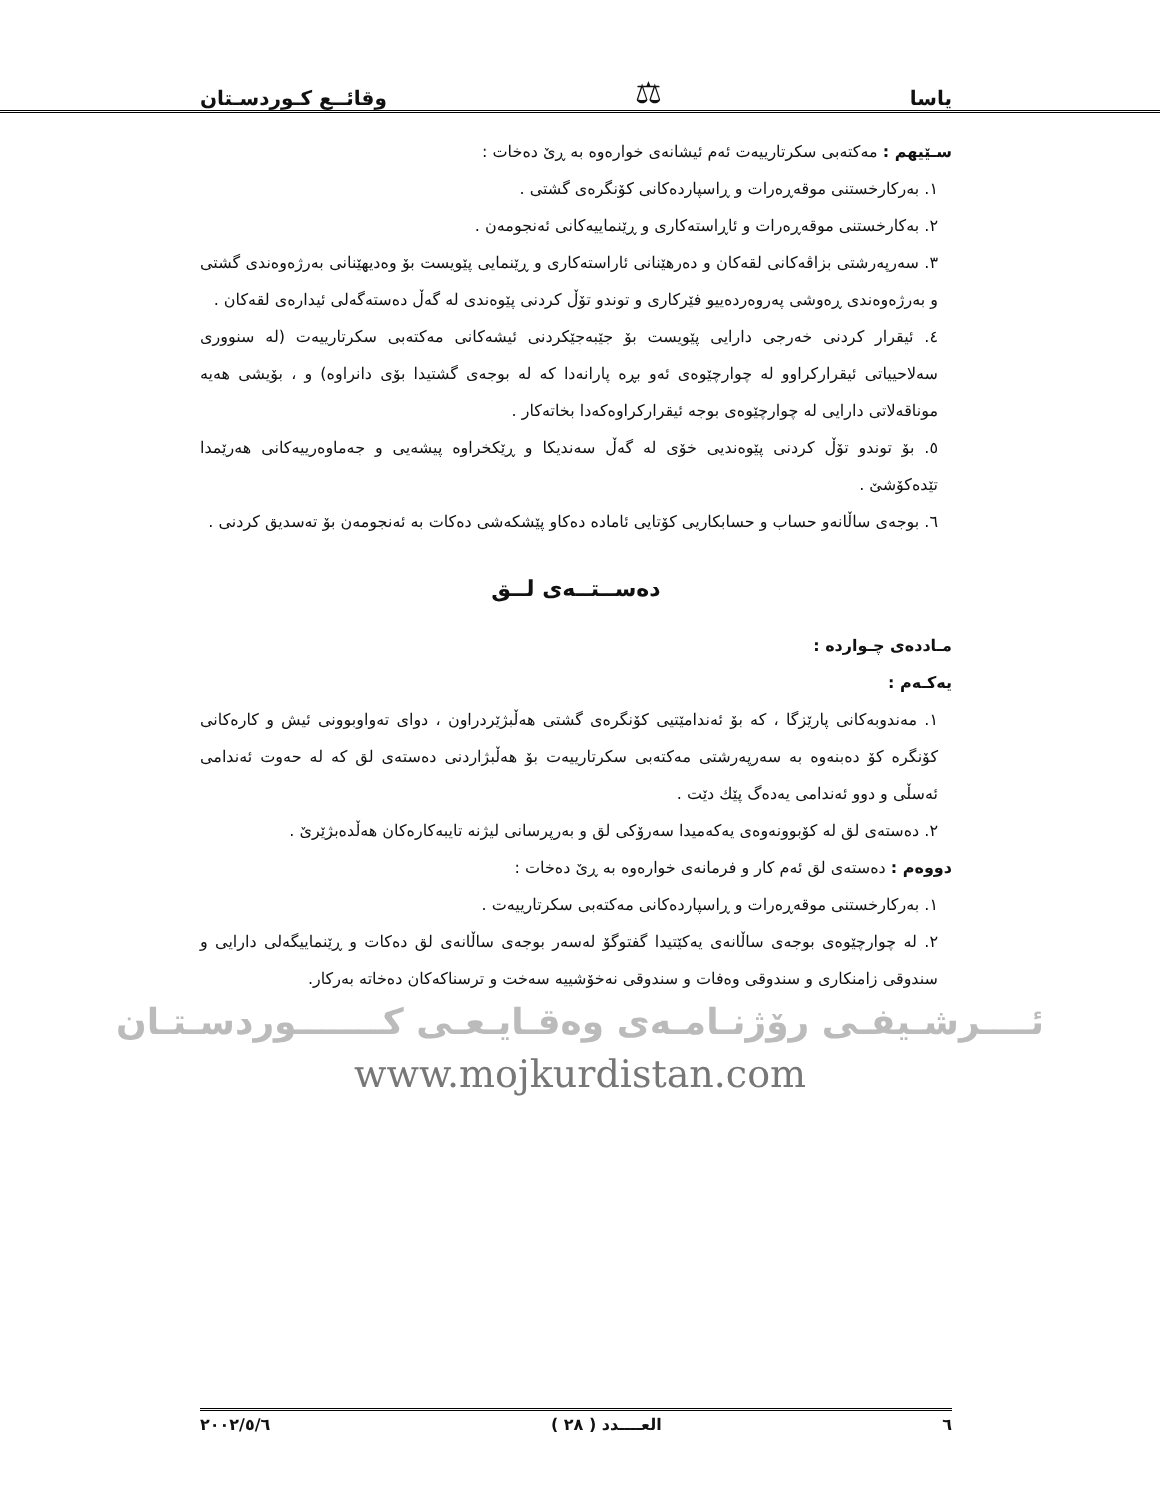یاسا ⚖ وقائــع كـوردسـتان
سـێیهم : مەکتەبی سکرتارییەت ئەم ئیشانەی خوارەوە بە ڕێ دەخات :
١. بەرکارخستنی موقەڕەرات و ڕاسپاردەکانی کۆنگرەی گشتی .
٢. بەکارخستنی موقەڕەرات و ئاڕاستەکاری و ڕێنماییەکانی ئەنجومەن .
٣. سەرپەرشتی بزاڤەکانی لقەکان و دەرهێنانی ئاراستەکاری و ڕێنمایی پێویست بۆ وەدیهێنانی بەرژەوەندی گشتی و بەرژەوەندی ڕەوشی پەروەردەییو فێرکاری و توندو تۆڵ کردنی پێوەندی لە گەڵ دەستەگەلی ئیدارەی لقەکان .
٤. ئیقرار کردنی خەرجی دارایی پێویست بۆ جێبەجێکردنی ئیشەکانی مەکتەبی سکرتارییەت (لە سنووری سەلاحییاتی ئیقرارکراوو لە چوارچێوەی ئەو بڕە پارانەدا کە لە بوجەی گشتیدا بۆی دانراوە) و ، بۆیشی هەیە موناقەلاتی دارایی لە چوارچێوەی بوجە ئیقرارکراوەکەدا بخاتەکار .
٥. بۆ توندو تۆڵ کردنی پێوەندیی خۆی لە گەڵ سەندیکا و ڕێکخراوە پیشەیی و جەماوەرییەکانی هەرێمدا تێدەکۆشێ .
٦. بوجەی ساڵانەو حساب و حسابکاریی کۆتایی ئامادە دەکاو پێشکەشی دەکات بە ئەنجومەن بۆ تەسدیق کردنی .
دەســتــەی لــق
مـاددەی چـواردە :
یەکـەم :
١. مەندوبەکانی پارێزگا ، کە بۆ ئەندامێتیی کۆنگرەی گشتی هەڵبژێردراون ، دوای تەواوبوونی ئیش و کارەکانی کۆنگرە کۆ دەبنەوە بە سەرپەرشتی مەکتەبی سکرتارییەت بۆ هەڵبژاردنی دەستەی لق کە لە حەوت ئەندامی ئەسڵی و دوو ئەندامی یەدەگ پێك دێت .
٢. دەستەی لق لە کۆبوونەوەی یەکەمیدا سەرۆکی لق و بەرپرسانی لیژنە تایبەکارەکان هەڵدەبژێرێ .
دووەم : دەستەی لق ئەم کار و فرمانەی خوارەوە بە ڕێ دەخات :
١. بەرکارخستنی موقەڕەرات و ڕاسپاردەکانی مەکتەبی سکرتارییەت .
٢. لە چوارچێوەی بوجەی ساڵانەی یەکێتیدا گفتوگۆ لەسەر بوجەی ساڵانەی لق دەکات و ڕێنماییگەلی دارایی و سندوقی زامنکاری و سندوقی وەفات و سندوقی نەخۆشییە سەخت و ترسناکەکان دەخاتە بەرکار.
ئــــرشـیفـی رۆژنـامـەی وەقـایـعـی كـــــــوردسـتـان
www.mojkurdistan.com
٦ العــــدد ( ٢٨ ) ٢٠٠٢/٥/٦